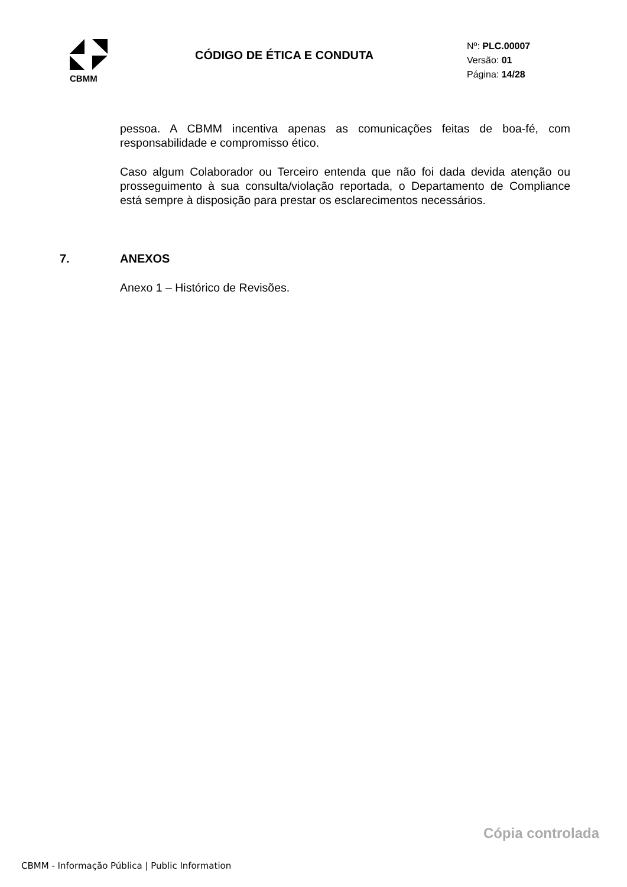CBMM
CÓDIGO DE ÉTICA E CONDUTA
Nº: PLC.00007
Versão: 01
Página: 14/28
pessoa. A CBMM incentiva apenas as comunicações feitas de boa-fé, com responsabilidade e compromisso ético.
Caso algum Colaborador ou Terceiro entenda que não foi dada devida atenção ou prosseguimento à sua consulta/violação reportada, o Departamento de Compliance está sempre à disposição para prestar os esclarecimentos necessários.
7. ANEXOS
Anexo 1 – Histórico de Revisões.
Cópia controlada
CBMM - Informação Pública | Public Information